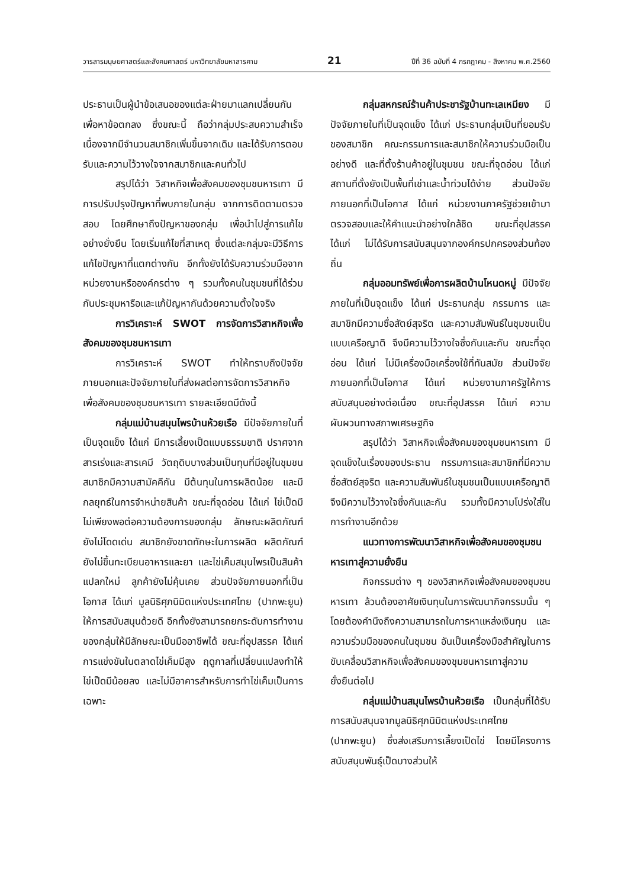วารสารมนุษยศาสตร์และสังคมศาสตร์ มหาวิทยาลัยมหาสารคาม 21 ปีที่ 36 ฉบับที่ 4 กรกฎาคม - สิงหาคม พ.ศ.2560
ประธานเป็นผู้นำข้อเสนอของแต่ละฝ่ายมาแลกเปลี่ยนกัน เพื่อหาข้อตกลง ซึ่งขณะนี้ ถือว่ากลุ่มประสบความสำเร็จ เนื่องจากมีจำนวนสมาชิกเพิ่มขึ้นจากเดิม และได้รับการตอบรับและความไว้วางใจจากสมาชิกและคนทั่วไป
สรุปได้ว่า วิสาหกิจเพื่อสังคมของชุมชนหารเทา มีการปรับปรุงปัญหาที่พบภายในกลุ่ม จากการติดตามตรวจสอบ โดยศึกษาถึงปัญหาของกลุ่ม เพื่อนำไปสู่การแก้ไขอย่างยั่งยืน โดยเริ่มแก้ไขที่สาเหตุ ซึ่งแต่ละกลุ่มจะมีวิธีการแก้ไขปัญหาที่แตกต่างกัน อีกทั้งยังได้รับความร่วมมือจากหน่วยงานหรือองค์กรต่าง ๆ รวมทั้งคนในชุมชนที่ได้ร่วมกันประชุมหารือและแก้ปัญหากันด้วยความตั้งใจจริง
การวิเคราะห์ SWOT การจัดการวิสาหกิจเพื่อสังคมของชุมชนหารเทา
การวิเคราะห์ SWOT ทำให้ทราบถึงปัจจัยภายนอกและปัจจัยภายในที่ส่งผลต่อการจัดการวิสาหกิจเพื่อสังคมของชุมชนหารเทา รายละเอียดมีดังนี้
กลุ่มแม่บ้านสมุนไพรบ้านห้วยเรือ มีปัจจัยภายในที่เป็นจุดแข็ง ได้แก่ มีการเลี้ยงเป็ดแบบธรรมชาติ ปราศจากสารเร่งและสารเคมี วัตถุดิบบางส่วนเป็นทุนที่มีอยู่ในชุมชน สมาชิกมีความสามัคคีกัน มีต้นทุนในการผลิตน้อย และมีกลยุทธ์ในการจำหน่ายสินค้า ขณะที่จุดอ่อน ได้แก่ ไข่เป็ดมีไม่เพียงพอต่อความต้องการของกลุ่ม ลักษณะผลิตภัณฑ์ยังไม่โดดเด่น สมาชิกยังขาดทักษะในการผลิต ผลิตภัณฑ์ยังไม่ขึ้นทะเบียนอาหารและยา และไข่เค็มสมุนไพรเป็นสินค้าแปลกใหม่ ลูกค้ายังไม่คุ้นเคย ส่วนปัจจัยภายนอกที่เป็นโอกาส ได้แก่ มูลนิธิศุภนิมิตแห่งประเทศไทย (ปากพะยูน) ให้การสนับสนุนด้วยดี อีกทั้งยังสามารถยกระดับการทำงานของกลุ่มให้มีลักษณะเป็นมืออาชีพได้ ขณะที่อุปสรรค ได้แก่ การแข่งขันในตลาดไข่เค็มมีสูง ฤดูกาลที่เปลี่ยนแปลงทำให้ไข่เป็ดมีน้อยลง และไม่มีอาคารสำหรับการทำไข่เค็มเป็นการเฉพาะ
กลุ่มสหกรณ์ร้านค้าประชารัฐบ้านทะเลเหมียง มีปัจจัยภายในที่เป็นจุดแข็ง ได้แก่ ประธานกลุ่มเป็นที่ยอมรับของสมาชิก คณะกรรมการและสมาชิกให้ความร่วมมือเป็นอย่างดี และที่ตั้งร้านค้าอยู่ในชุมชน ขณะที่จุดอ่อน ได้แก่ สถานที่ตั้งยังเป็นพื้นที่เช่าและน้ำท่วมได้ง่าย ส่วนปัจจัยภายนอกที่เป็นโอกาส ได้แก่ หน่วยงานภาครัฐช่วยเข้ามาตรวจสอบและให้คำแนะนำอย่างใกล้ชิด ขณะที่อุปสรรค ได้แก่ ไม่ได้รับการสนับสนุนจากองค์กรปกครองส่วนท้องถิ่น
กลุ่มออมทรัพย์เพื่อการผลิตบ้านโหนดหมู่ มีปัจจัยภายในที่เป็นจุดแข็ง ได้แก่ ประธานกลุ่ม กรรมการ และสมาชิกมีความซื่อสัตย์สุจริต และความสัมพันธ์ในชุมชนเป็นแบบเครือญาติ จึงมีความไว้วางใจซึ่งกันและกัน ขณะที่จุดอ่อน ได้แก่ ไม่มีเครื่องมือเครื่องใช้ที่ทันสมัย ส่วนปัจจัยภายนอกที่เป็นโอกาส ได้แก่ หน่วยงานภาครัฐให้การสนับสนุนอย่างต่อเนื่อง ขณะที่อุปสรรค ได้แก่ ความผันผวนทางสภาพเศรษฐกิจ
สรุปได้ว่า วิสาหกิจเพื่อสังคมของชุมชนหารเทา มีจุดแข็งในเรื่องของประธาน กรรมการและสมาชิกที่มีความซื่อสัตย์สุจริต และความสัมพันธ์ในชุมชนเป็นแบบเครือญาติ จึงมีความไว้วางใจซึ่งกันและกัน รวมทั้งมีความโปร่งใส่ในการทำงานอีกด้วย
แนวทางการพัฒนาวิสาหกิจเพื่อสังคมของชุมชนหารเทาสู่ความยั่งยืน
กิจกรรมต่าง ๆ ของวิสาหกิจเพื่อสังคมของชุมชนหารเทา ล้วนต้องอาศัยเงินทุนในการพัฒนากิจกรรมนั้น ๆ โดยต้องคำนึงถึงความสามารถในการหาแหล่งเงินทุน และความร่วมมือของคนในชุมชน อันเป็นเครื่องมือสำคัญในการขับเคลื่อนวิสาหกิจเพื่อสังคมของชุมชนหารเทาสู่ความยั่งยืนต่อไป
กลุ่มแม่บ้านสมุนไพรบ้านห้วยเรือ เป็นกลุ่มที่ได้รับการสนับสนุนจากมูลนิธิศุภนิมิตแห่งประเทศไทย (ปากพะยูน) ซึ่งส่งเสริมการเลี้ยงเป็ดไข่ โดยมีโครงการสนับสนุนพันธุ์เป็ดบางส่วนให้